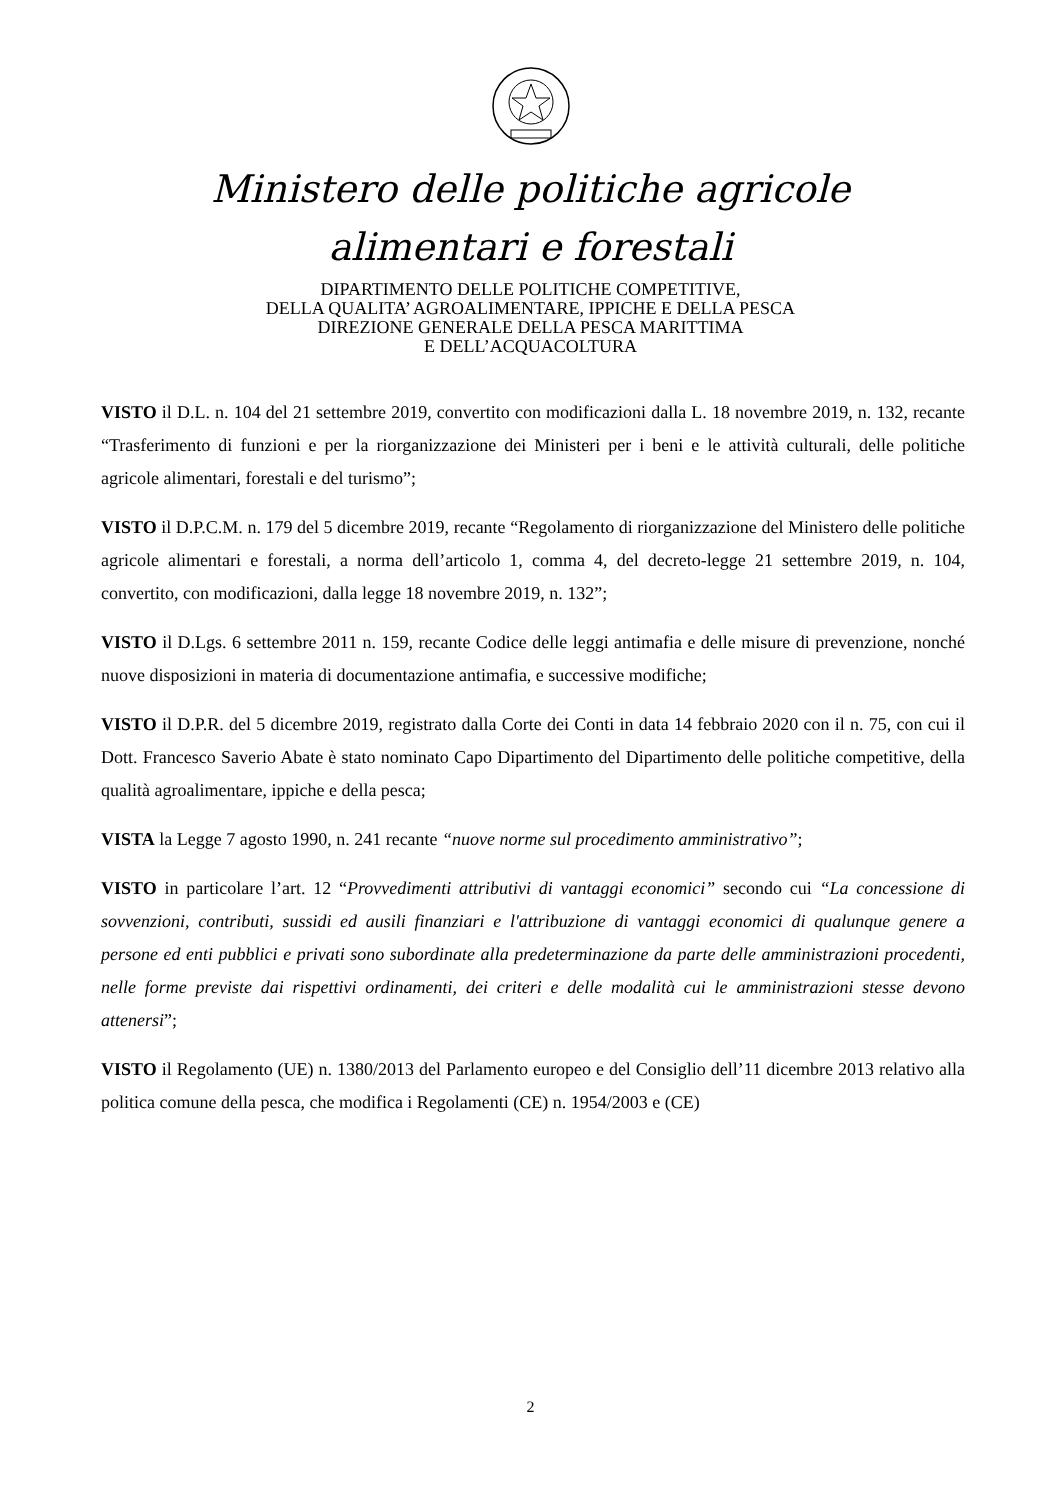Ministero delle politiche agricole
alimentari e forestali
DIPARTIMENTO DELLE POLITICHE COMPETITIVE,
DELLA QUALITA’ AGROALIMENTARE, IPPICHE E DELLA PESCA
DIREZIONE GENERALE DELLA PESCA MARITTIMA
E DELL’ACQUACOLTURA
VISTO il D.L. n. 104 del 21 settembre 2019, convertito con modificazioni dalla L. 18 novembre 2019, n. 132, recante “Trasferimento di funzioni e per la riorganizzazione dei Ministeri per i beni e le attività culturali, delle politiche agricole alimentari, forestali e del turismo”;
VISTO il D.P.C.M. n. 179 del 5 dicembre 2019, recante “Regolamento di riorganizzazione del Ministero delle politiche agricole alimentari e forestali, a norma dell’articolo 1, comma 4, del decreto-legge 21 settembre 2019, n. 104, convertito, con modificazioni, dalla legge 18 novembre 2019, n. 132”;
VISTO il D.Lgs. 6 settembre 2011 n. 159, recante Codice delle leggi antimafia e delle misure di prevenzione, nonché nuove disposizioni in materia di documentazione antimafia, e successive modifiche;
VISTO il D.P.R. del 5 dicembre 2019, registrato dalla Corte dei Conti in data 14 febbraio 2020 con il n. 75, con cui il Dott. Francesco Saverio Abate è stato nominato Capo Dipartimento del Dipartimento delle politiche competitive, della qualità agroalimentare, ippiche e della pesca;
VISTA la Legge 7 agosto 1990, n. 241 recante “nuove norme sul procedimento amministrativo”;
VISTO in particolare l’art. 12 “Provvedimenti attributivi di vantaggi economici” secondo cui “La concessione di sovvenzioni, contributi, sussidi ed ausili finanziari e l'attribuzione di vantaggi economici di qualunque genere a persone ed enti pubblici e privati sono subordinate alla predeterminazione da parte delle amministrazioni procedenti, nelle forme previste dai rispettivi ordinamenti, dei criteri e delle modalità cui le amministrazioni stesse devono attenersi”;
VISTO il Regolamento (UE) n. 1380/2013 del Parlamento europeo e del Consiglio dell’11 dicembre 2013 relativo alla politica comune della pesca, che modifica i Regolamenti (CE) n. 1954/2003 e (CE)
2